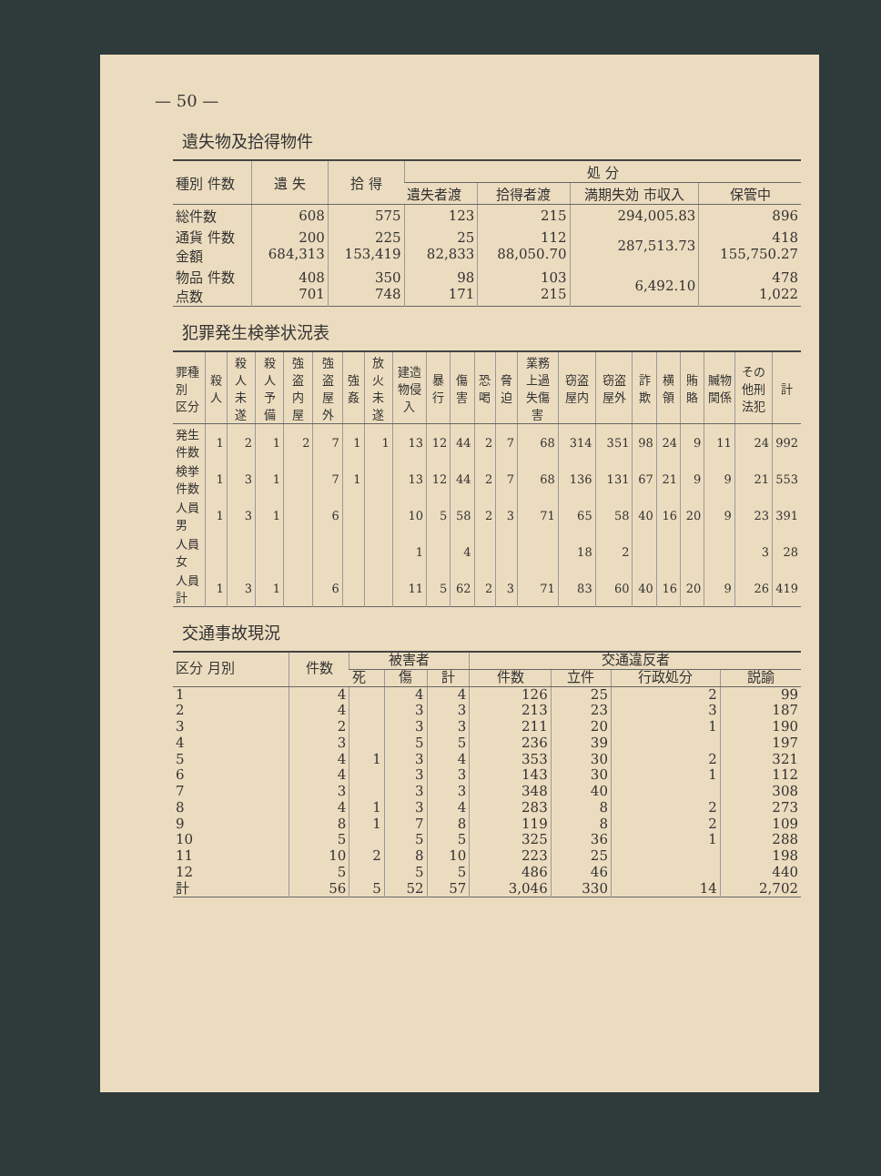— 50 —
遺失物及拾得物件
| 種別 件数 | 遺 失 | 拾 得 | 処 分 | | | |
| --- | --- | --- | --- | --- | --- | --- |
| | | | 遺失者渡 | 拾得者渡 | 満期失効 市収入 | 保管中 |
| 総件数 | 608 | 575 | 123 | 215 | 294,005.83 | 896 |
| 通貨 件数 金額 | 200 684,313 | 225 153,419 | 25 82,833 | 112 88,050.70 | 287,513.73 | 418 155,750.27 |
| 物品 件数 点数 | 408 701 | 350 748 | 98 171 | 103 215 | 6,492.10 | 478 1,022 |
犯罪発生検挙状況表
| 罪種別 区分 | 殺人 | 殺人未遂 | 殺人予備 | 強盗 内屋 | 強盗 屋外 | 強姦 | 放火未遂 | 建造物侵入 | 暴行 | 傷害 | 恐喝 | 脅迫 | 業務上過失傷害 | 窃盗 屋内 | 窃盗 屋外 | 詐欺 | 横領 | 賄賂 | 贓物関係 | その他刑法犯 | 計 |
| --- | --- | --- | --- | --- | --- | --- | --- | --- | --- | --- | --- | --- | --- | --- | --- | --- | --- | --- | --- | --- | --- |
| 発生件数 | 1 | 2 | 1 | 2 | 7 | 1 | 1 | 13 | 12 | 44 | 2 | 7 | 68 | 314 | 351 | 98 | 24 | 9 | 11 | 24 | 992 |
| 検挙件数 | 1 | 3 | 1 | | 7 | 1 | | 13 | 12 | 44 | 2 | 7 | 68 | 136 | 131 | 67 | 21 | 9 | 9 | 21 | 553 |
| 人員 男 | 1 | 3 | 1 | | 6 | | | 10 | 5 | 58 | 2 | 3 | 71 | 65 | 58 | 40 | 16 | 20 | 9 | 23 | 391 |
| 人員 女 | | | | | | | | 1 | | 4 | | | | 18 | 2 | | | | | 3 | 28 |
| 人員 計 | 1 | 3 | 1 | | 6 | | | 11 | 5 | 62 | 2 | 3 | 71 | 83 | 60 | 40 | 16 | 20 | 9 | 26 | 419 |
交通事故現況
| 区分 月別 | 件数 | 被害者 | | | 交通違反者 | | | |
| --- | --- | --- | --- | --- | --- | --- | --- | --- |
| | | 死 | 傷 | 計 | 件数 | 立件 | 行政処分 | 説諭 |
| 1 | 4 | | 4 | 4 | 126 | 25 | 2 | 99 |
| 2 | 4 | | 3 | 3 | 213 | 23 | 3 | 187 |
| 3 | 2 | | 3 | 3 | 211 | 20 | 1 | 190 |
| 4 | 3 | | 5 | 5 | 236 | 39 | | 197 |
| 5 | 4 | 1 | 3 | 4 | 353 | 30 | 2 | 321 |
| 6 | 4 | | 3 | 3 | 143 | 30 | 1 | 112 |
| 7 | 3 | | 3 | 3 | 348 | 40 | | 308 |
| 8 | 4 | 1 | 3 | 4 | 283 | 8 | 2 | 273 |
| 9 | 8 | 1 | 7 | 8 | 119 | 8 | 2 | 109 |
| 10 | 5 | | 5 | 5 | 325 | 36 | 1 | 288 |
| 11 | 10 | 2 | 8 | 10 | 223 | 25 | | 198 |
| 12 | 5 | | 5 | 5 | 486 | 46 | | 440 |
| 計 | 56 | 5 | 52 | 57 | 3,046 | 330 | 14 | 2,702 |